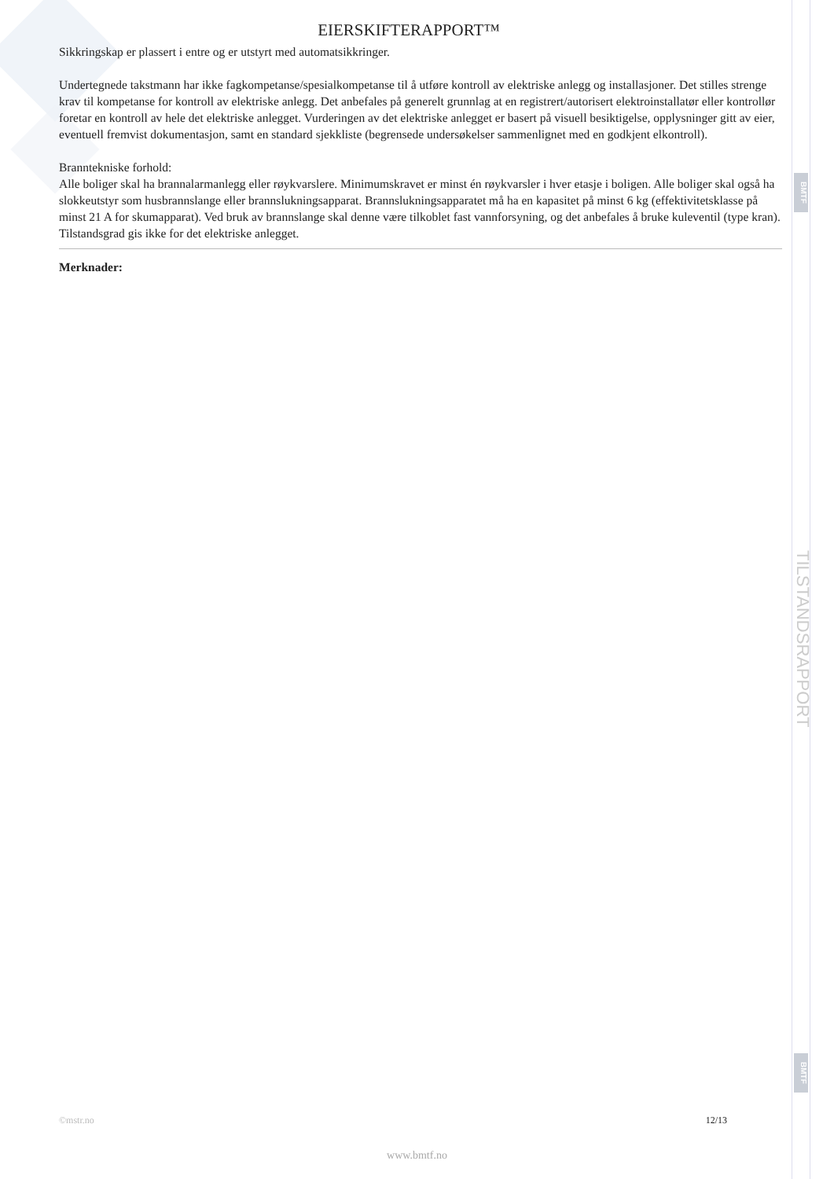BMTF
TILSTANDSRAPPORT
BMTF
EIERSKIFTERAPPORT™
Sikkringskap er plassert i entre og er utstyrt med automatsikkringer.
Undertegnede takstmann har ikke fagkompetanse/spesialkompetanse til å utføre kontroll av elektriske anlegg og installasjoner. Det stilles strenge krav til kompetanse for kontroll av elektriske anlegg. Det anbefales på generelt grunnlag at en registrert/autorisert elektroinstallatør eller kontrollør foretar en kontroll av hele det elektriske anlegget. Vurderingen av det elektriske anlegget er basert på visuell besiktigelse, opplysninger gitt av eier, eventuell fremvist dokumentasjon, samt en standard sjekkliste (begrensede undersøkelser sammenlignet med en godkjent elkontroll).
Branntekniske forhold:
Alle boliger skal ha brannalarmanlegg eller røykvarslere. Minimumskravet er minst én røykvarsler i hver etasje i boligen. Alle boliger skal også ha slokkeutstyr som husbrannslange eller brannslukningsapparat. Brannslukningsapparatet må ha en kapasitet på minst 6 kg (effektivitetsklasse på minst 21 A for skumapparat). Ved bruk av brannslange skal denne være tilkoblet fast vannforsyning, og det anbefales å bruke kuleventil (type kran).
Tilstandsgrad gis ikke for det elektriske anlegget.
Merknader:
©mstr.no 12/13
www.bmtf.no